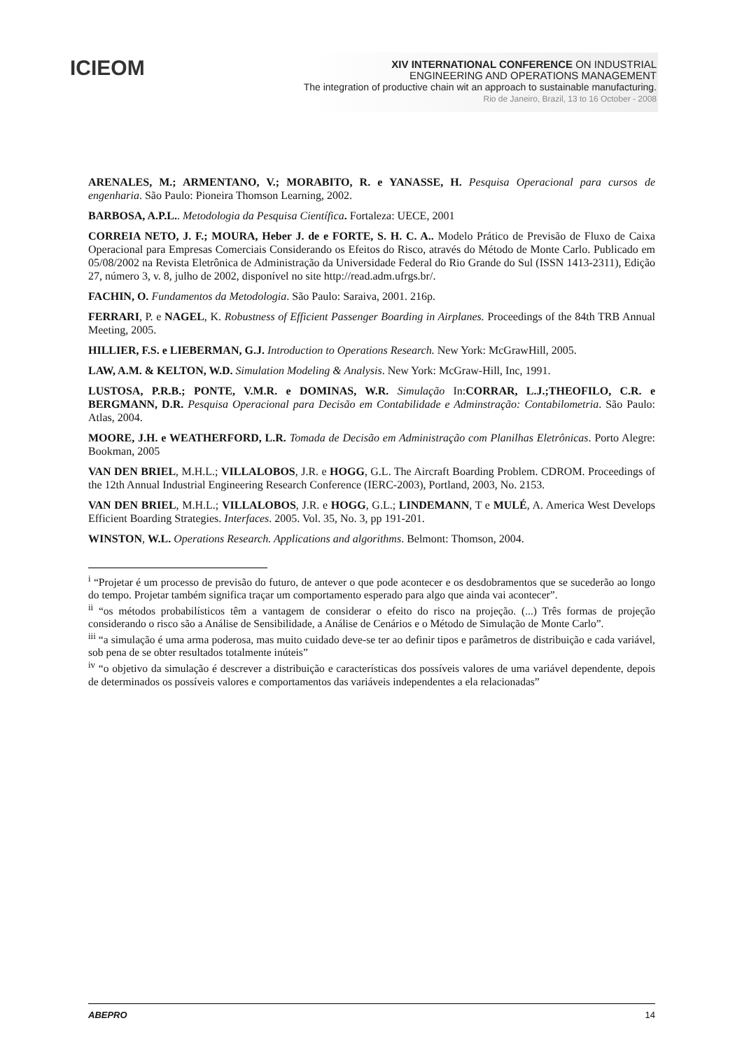ICIEOM
XIV INTERNATIONAL CONFERENCE ON INDUSTRIAL
ENGINEERING AND OPERATIONS MANAGEMENT
The integration of productive chain wit an approach to sustainable manufacturing.
Rio de Janeiro, Brazil, 13 to 16 October - 2008
ARENALES, M.; ARMENTANO, V.; MORABITO, R. e YANASSE, H. Pesquisa Operacional para cursos de engenharia. São Paulo: Pioneira Thomson Learning, 2002.
BARBOSA, A.P.L.. Metodologia da Pesquisa Científica. Fortaleza: UECE, 2001
CORREIA NETO, J. F.; MOURA, Heber J. de e FORTE, S. H. C. A.. Modelo Prático de Previsão de Fluxo de Caixa Operacional para Empresas Comerciais Considerando os Efeitos do Risco, através do Método de Monte Carlo. Publicado em 05/08/2002 na Revista Eletrônica de Administração da Universidade Federal do Rio Grande do Sul (ISSN 1413-2311), Edição 27, número 3, v. 8, julho de 2002, disponível no site http://read.adm.ufrgs.br/.
FACHIN, O. Fundamentos da Metodologia. São Paulo: Saraiva, 2001. 216p.
FERRARI, P. e NAGEL, K. Robustness of Efficient Passenger Boarding in Airplanes. Proceedings of the 84th TRB Annual Meeting, 2005.
HILLIER, F.S. e LIEBERMAN, G.J. Introduction to Operations Research. New York: McGrawHill, 2005.
LAW, A.M. & KELTON, W.D. Simulation Modeling & Analysis. New York: McGraw-Hill, Inc, 1991.
LUSTOSA, P.R.B.; PONTE, V.M.R. e DOMINAS, W.R. Simulação In:CORRAR, L.J.;THEOFILO, C.R. e BERGMANN, D.R. Pesquisa Operacional para Decisão em Contabilidade e Adminstração: Contabilometria. São Paulo: Atlas, 2004.
MOORE, J.H. e WEATHERFORD, L.R. Tomada de Decisão em Administração com Planilhas Eletrônicas. Porto Alegre: Bookman, 2005
VAN DEN BRIEL, M.H.L.; VILLALOBOS, J.R. e HOGG, G.L. The Aircraft Boarding Problem. CDROM. Proceedings of the 12th Annual Industrial Engineering Research Conference (IERC-2003), Portland, 2003, No. 2153.
VAN DEN BRIEL, M.H.L.; VILLALOBOS, J.R. e HOGG, G.L.; LINDEMANN, T e MULÉ, A. America West Develops Efficient Boarding Strategies. Interfaces. 2005. Vol. 35, No. 3, pp 191-201.
WINSTON, W.L. Operations Research. Applications and algorithms. Belmont: Thomson, 2004.
<sup>i</sup> “Projetar é um processo de previsão do futuro, de antever o que pode acontecer e os desdobramentos que se sucederão ao longo do tempo. Projetar também significa traçar um comportamento esperado para algo que ainda vai acontecer”.
<sup>ii</sup> “os métodos probabilísticos têm a vantagem de considerar o efeito do risco na projeção. (...) Três formas de projeção considerando o risco são a Análise de Sensibilidade, a Análise de Cenários e o Método de Simulação de Monte Carlo”.
<sup>iii</sup> “a simulação é uma arma poderosa, mas muito cuidado deve-se ter ao definir tipos e parâmetros de distribuição e cada variável, sob pena de se obter resultados totalmente inúteis”
<sup>iv</sup> “o objetivo da simulação é descrever a distribuição e características dos possíveis valores de uma variável dependente, depois de determinados os possíveis valores e comportamentos das variáveis independentes a ela relacionadas”
ABEPRO 14